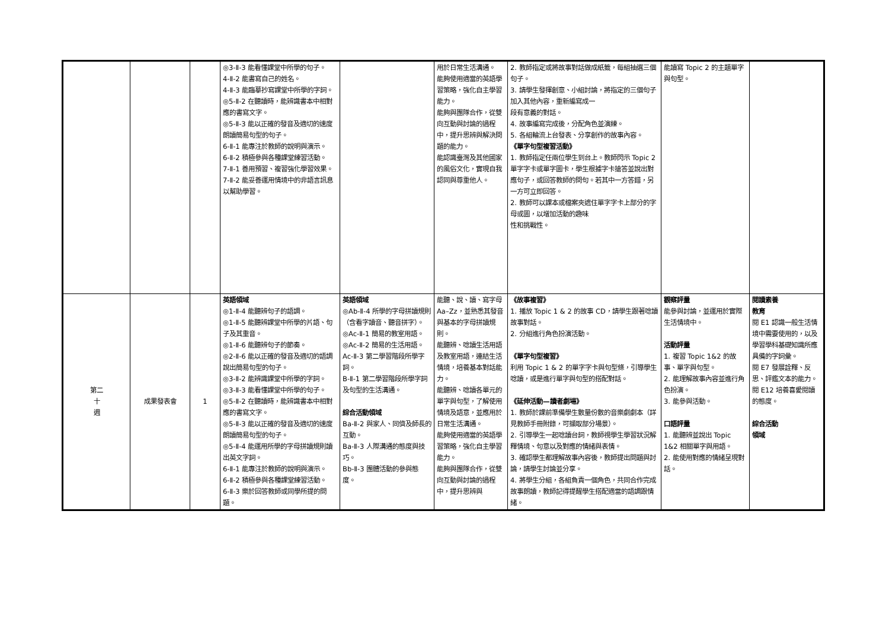| | | | ◎3-Ⅱ-3 能看懂課堂中所學的句子。 4-Ⅱ-2 能書寫自己的姓名。 4-Ⅱ-3 能臨摹抄寫課堂中所學的字詞。 ◎5-Ⅱ-2 在聽讀時，能辨識書本中相對應的書寫文字。 ◎5-Ⅱ-3 能以正確的發音及適切的速度朗讀簡易句型的句子。 6-Ⅱ-1 能專注於教師的說明與演示。 6-Ⅱ-2 積極參與各種課堂練習活動。 7-Ⅱ-1 善用預習、複習強化學習效果。 7-Ⅱ-2 能妥善運用情境中的非語言訊息以幫助學習。 | | 用於日常生活溝通。 能夠使用適當的英語學習策略，強化自主學習能力。 能夠與團隊合作，從雙向互動與討論的過程中，提升思辨與解決問題的能力。 能認識臺灣及其他國家的風俗文化，實現自我認同與尊重他人。 | 2. 教師指定或將故事對話做成紙籤，每組抽選三個句子。 3. 請學生發揮創意、小組討論，將指定的三個句子加入其他內容，重新編寫成一 段有意義的對話。 4. 故事編寫完成後，分配角色並演練。 5. 各組輪流上台發表、分享創作的故事內容。 《單字句型複習活動》 1. 教師指定任兩位學生到台上。教師閃示 Topic 2 單字字卡或單字圖卡，學生根據字卡搶答並說出對應句子，或回答教師的問句。若其中一方答錯，另一方可立即回答。 2. 教師可以課本或檔案夾遮住單字字卡上部分的字母或圖，以增加活動的趣味 性和挑戰性。 | 能讀寫 Topic 2 的主題單字與句型。 | |
| 第二 十 週 | 成果發表會 | 1 | 英語領域 ◎1-Ⅱ-4 能聽辨句子的語調。 ◎1-Ⅱ-5 能聽辨課堂中所學的片語、句子及其重音。 ◎1-Ⅱ-6 能聽辨句子的節奏。 ◎2-Ⅱ-6 能以正確的發音及適切的語調說出簡易句型的句子。 ◎3-Ⅱ-2 能辨識課堂中所學的字詞。 ◎3-Ⅱ-3 能看懂課堂中所學的句子。 ◎5-Ⅱ-2 在聽讀時，能辨識書本中相對應的書寫文字。 ◎5-Ⅱ-3 能以正確的發音及適切的速度朗讀簡易句型的句子。 ◎5-Ⅱ-4 能運用所學的字母拼讀規則讀出英文字詞。 6-Ⅱ-1 能專注於教師的說明與演示。 6-Ⅱ-2 積極參與各種課堂練習活動。 6-Ⅱ-3 樂於回答教師或同學所提的問題。 | 英語領域 ◎Ab-Ⅱ-4 所學的字母拼讀規則（含看字讀音、聽音拼字）。 ◎Ac-Ⅱ-1 簡易的教室用語。 ◎Ac-Ⅱ-2 簡易的生活用語。 Ac-Ⅱ-3 第二學習階段所學字詞。 B-Ⅱ-1 第二學習階段所學字詞及句型的生活溝通。 綜合活動領域 Ba-Ⅱ-2 與家人、同儕及師長的互動。 Ba-Ⅱ-3 人際溝通的態度與技巧。 Bb-Ⅱ-3 團體活動的參與態度。 | 能聽、說、讀、寫字母 Aa–Zz，並熟悉其發音與基本的字母拼讀規則。 能聽辨、唸讀生活用語及教室用語，連結生活情境，培養基本對話能力。 能聽辨、唸讀各單元的單字與句型，了解使用情境及語意，並應用於日常生活溝通。 能夠使用適當的英語學習策略，強化自主學習能力。 能夠與團隊合作，從雙向互動與討論的過程中，提升思辨與 | 《故事複習》 1. 播放 Topic 1 & 2 的故事 CD，請學生跟著唸讀故事對話。 2. 分組進行角色扮演活動。 《單字句型複習》 利用 Topic 1 & 2 的單字字卡與句型條，引導學生唸讀，或是進行單字與句型的搭配對話。 《延伸活動—讀者劇場》 1. 教師於課前準備學生數量份數的音樂劇劇本（詳見教師手冊附錄，可擷取部分場景）。 2. 引導學生一起唸讀台詞，教師視學生學習狀況解釋情境、句意以及對應的情緒與表情。 3. 確認學生都理解故事內容後，教師提出問題與討論，請學生討論並分享。 4. 將學生分組，各組負責一個角色，共同合作完成故事朗讀，教師記得提醒學生搭配適當的語調跟情緒。 | 觀察評量 能參與討論，並運用於實際生活情境中。 活動評量 1. 複習 Topic 1&2 的故事、單字與句型。 2. 能理解故事內容並進行角色扮演。 3. 能參與活動。 口語評量 1. 能聽辨並說出 Topic 1&2 相關單字與用語。 2. 能使用對應的情緒呈現對話。 | 閱讀素養 教育 閱 E1 認識一般生活情境中需要使用的，以及學習學科基礎知識所應具備的字詞彙。 閱 E7 發展詮釋、反思、評鑑文本的能力。 閱 E12 培養喜愛閱讀的態度。 綜合活動 領域 |